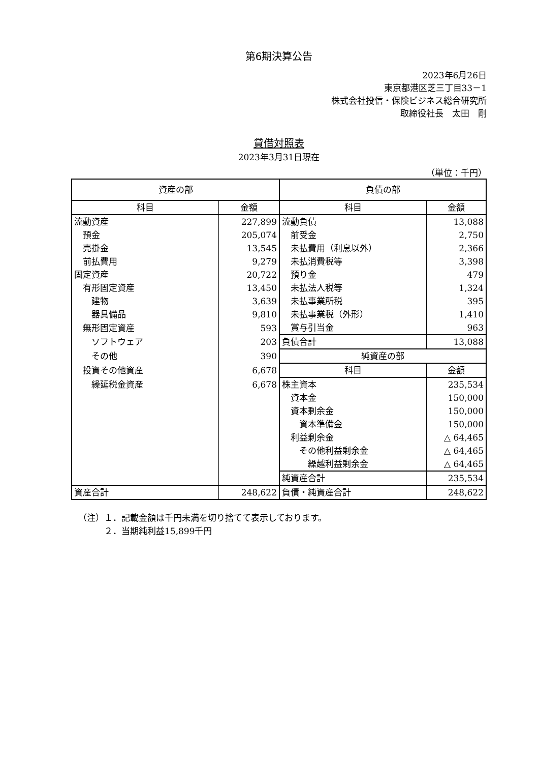第6期決算公告
2023年6月26日
東京都港区芝三丁目33－1
株式会社投信・保険ビジネス総合研究所
取締役社長　太田　剛
貸借対照表
2023年3月31日現在
（単位：千円）
| 資産の部 | | 負債の部 | |
| 科目 | 金額 | 科目 | 金額 |
| 流動資産 | 227,899 | 流動負債 | 13,088 |
| 預金 | 205,074 | 前受金 | 2,750 |
| 売掛金 | 13,545 | 未払費用（利息以外） | 2,366 |
| 前払費用 | 9,279 | 未払消費税等 | 3,398 |
| 固定資産 | 20,722 | 預り金 | 479 |
| 有形固定資産 | 13,450 | 未払法人税等 | 1,324 |
| 建物 | 3,639 | 未払事業所税 | 395 |
| 器具備品 | 9,810 | 未払事業税（外形） | 1,410 |
| 無形固定資産 | 593 | 賞与引当金 | 963 |
| ソフトウェア | 203 | 負債合計 | 13,088 |
| その他 | 390 | 純資産の部 | |
| 投資その他資産 | 6,678 | 科目 | 金額 |
| 繰延税金資産 | 6,678 | 株主資本 | 235,534 |
| | | 資本金 | 150,000 |
| | | 資本剰余金 | 150,000 |
| | | 資本準備金 | 150,000 |
| | | 利益剰余金 | △ 64,465 |
| | | その他利益剰余金 | △ 64,465 |
| | | 繰越利益剰余金 | △ 64,465 |
| | | 純資産合計 | 235,534 |
| 資産合計 | 248,622 | 負債・純資産合計 | 248,622 |
（注）１．記載金額は千円未満を切り捨てて表示しております。
　　　２．当期純利益15,899千円